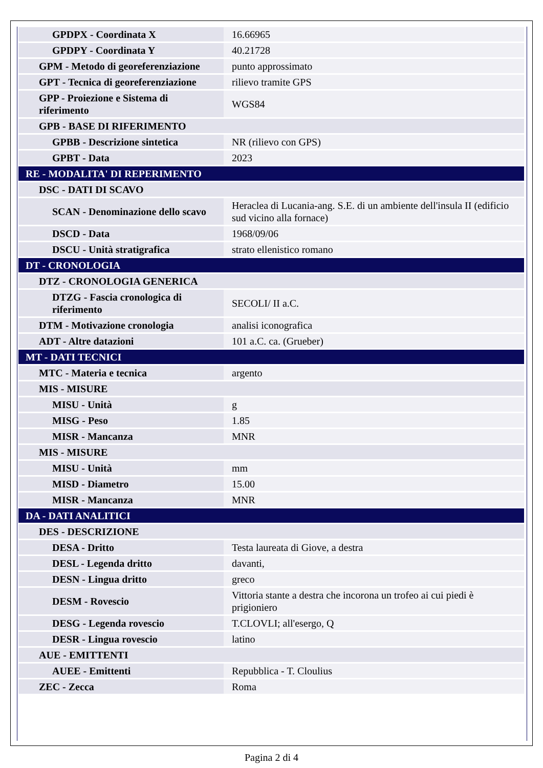| GPDPX - Coordinata X | 16.66965 |
| GPDPY - Coordinata Y | 40.21728 |
| GPM - Metodo di georeferenziazione | punto approssimato |
| GPT - Tecnica di georeferenziazione | rilievo tramite GPS |
| GPP - Proiezione e Sistema di riferimento | WGS84 |
| GPB - BASE DI RIFERIMENTO | |
| GPBB - Descrizione sintetica | NR (rilievo con GPS) |
| GPBT - Data | 2023 |
| RE - MODALITA' DI REPERIMENTO | |
| DSC - DATI DI SCAVO | |
| SCAN - Denominazione dello scavo | Heraclea di Lucania-ang. S.E. di un ambiente dell'insula II (edificio sud vicino alla fornace) |
| DSCD - Data | 1968/09/06 |
| DSCU - Unità stratigrafica | strato ellenistico romano |
| DT - CRONOLOGIA | |
| DTZ - CRONOLOGIA GENERICA | |
| DTZG - Fascia cronologica di riferimento | SECOLI/ II a.C. |
| DTM - Motivazione cronologia | analisi iconografica |
| ADT - Altre datazioni | 101 a.C. ca. (Grueber) |
| MT - DATI TECNICI | |
| MTC - Materia e tecnica | argento |
| MIS - MISURE | |
| MISU - Unità | g |
| MISG - Peso | 1.85 |
| MISR - Mancanza | MNR |
| MIS - MISURE | |
| MISU - Unità | mm |
| MISD - Diametro | 15.00 |
| MISR - Mancanza | MNR |
| DA - DATI ANALITICI | |
| DES - DESCRIZIONE | |
| DESA - Dritto | Testa laureata di Giove, a destra |
| DESL - Legenda dritto | davanti, |
| DESN - Lingua dritto | greco |
| DESM - Rovescio | Vittoria stante a destra che incorona un trofeo ai cui piedi è prigioniero |
| DESG - Legenda rovescio | T.CLOVLI; all'esergo, Q |
| DESR - Lingua rovescio | latino |
| AUE - EMITTENTI | |
| AUEE - Emittenti | Repubblica - T. Cloulius |
| ZEC - Zecca | Roma |
Pagina 2 di 4